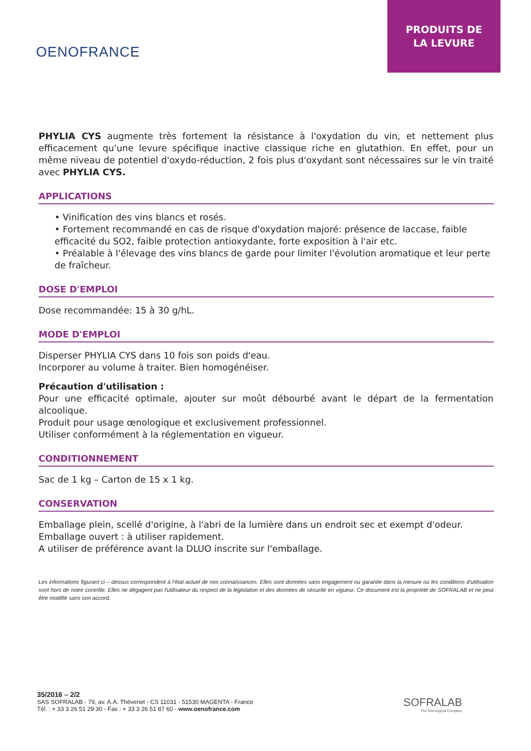OENOFRANCE
PRODUITS DE
LA LEVURE
PHYLIA CYS augmente très fortement la résistance à l'oxydation du vin, et nettement plus efficacement qu'une levure spécifique inactive classique riche en glutathion. En effet, pour un même niveau de potentiel d'oxydo-réduction, 2 fois plus d'oxydant sont nécessaires sur le vin traité avec PHYLIA CYS.
APPLICATIONS
• Vinification des vins blancs et rosés.
• Fortement recommandé en cas de risque d'oxydation majoré: présence de laccase, faible efficacité du SO2, faible protection antioxydante, forte exposition à l'air etc.
• Préalable à l'élevage des vins blancs de garde pour limiter l'évolution aromatique et leur perte de fraîcheur.
DOSE D'EMPLOI
Dose recommandée: 15 à 30 g/hL.
MODE D'EMPLOI
Disperser PHYLIA CYS dans 10 fois son poids d'eau.
Incorporer au volume à traiter. Bien homogénéiser.
Précaution d'utilisation :
Pour une efficacité optimale, ajouter sur moût débourbé avant le départ de la fermentation alcoolique.
Produit pour usage œnologique et exclusivement professionnel.
Utiliser conformément à la réglementation en vigueur.
CONDITIONNEMENT
Sac de 1 kg – Carton de 15 x 1 kg.
CONSERVATION
Emballage plein, scellé d'origine, à l'abri de la lumière dans un endroit sec et exempt d'odeur.
Emballage ouvert : à utiliser rapidement.
A utiliser de préférence avant la DLUO inscrite sur l'emballage.
Les informations figurant ci – dessus correspondent à l'état actuel de nos connaissances. Elles sont données sans engagement ou garantie dans la mesure où les conditions d'utilisation sont hors de notre contrôle. Elles ne dégagent pas l'utilisateur du respect de la législation et des données de sécurité en vigueur. Ce document est la propriété de SOFRALAB et ne peut être modifié sans son accord.
35/2016 – 2/2
SAS SOFRALAB - 79, av. A.A. Thévenet - CS 11031 - 51530 MAGENTA - France
Tél. : + 33 3 26 51 29 30 - Fax : + 33 3 26 51 87 60 - www.oenofrance.com
SOFRALAB
The Oenological Company